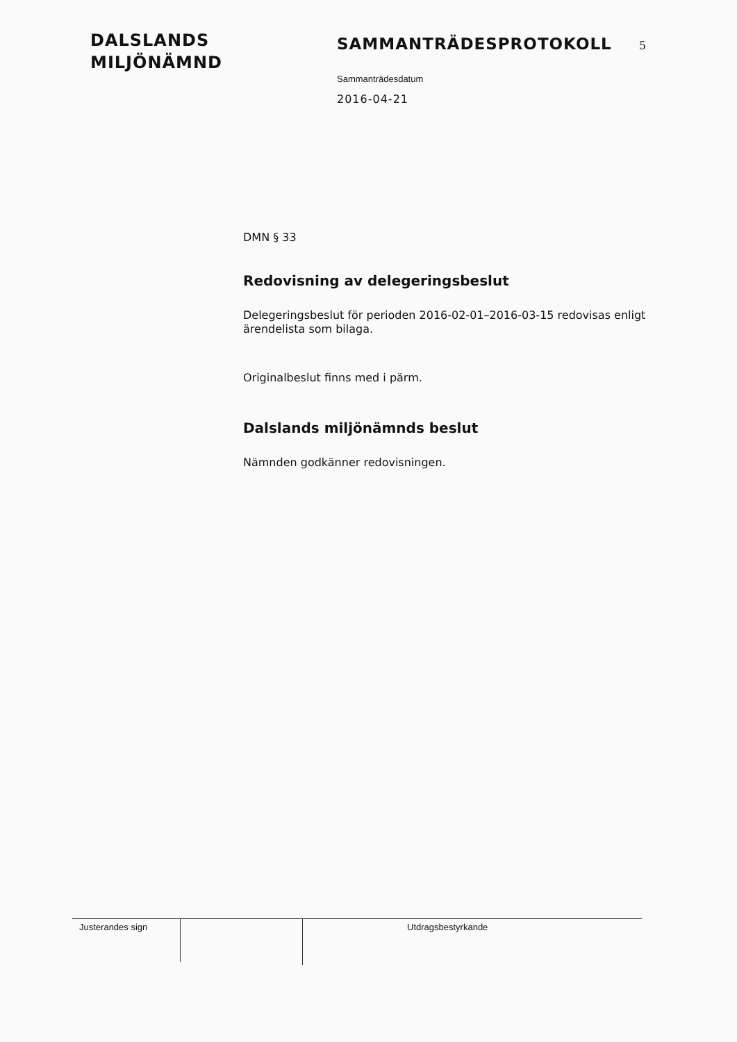DALSLANDS
MILJÖNÄMND
SAMMANTRÄDESPROTOKOLL 5
Sammanträdesdatum
2016-04-21
DMN § 33
Redovisning av delegeringsbeslut
Delegeringsbeslut för perioden 2016-02-01–2016-03-15 redovisas enligt ärendelista som bilaga.
Originalbeslut finns med i pärm.
Dalslands miljönämnds beslut
Nämnden godkänner redovisningen.
Justerandes sign
Utdragsbestyrkande